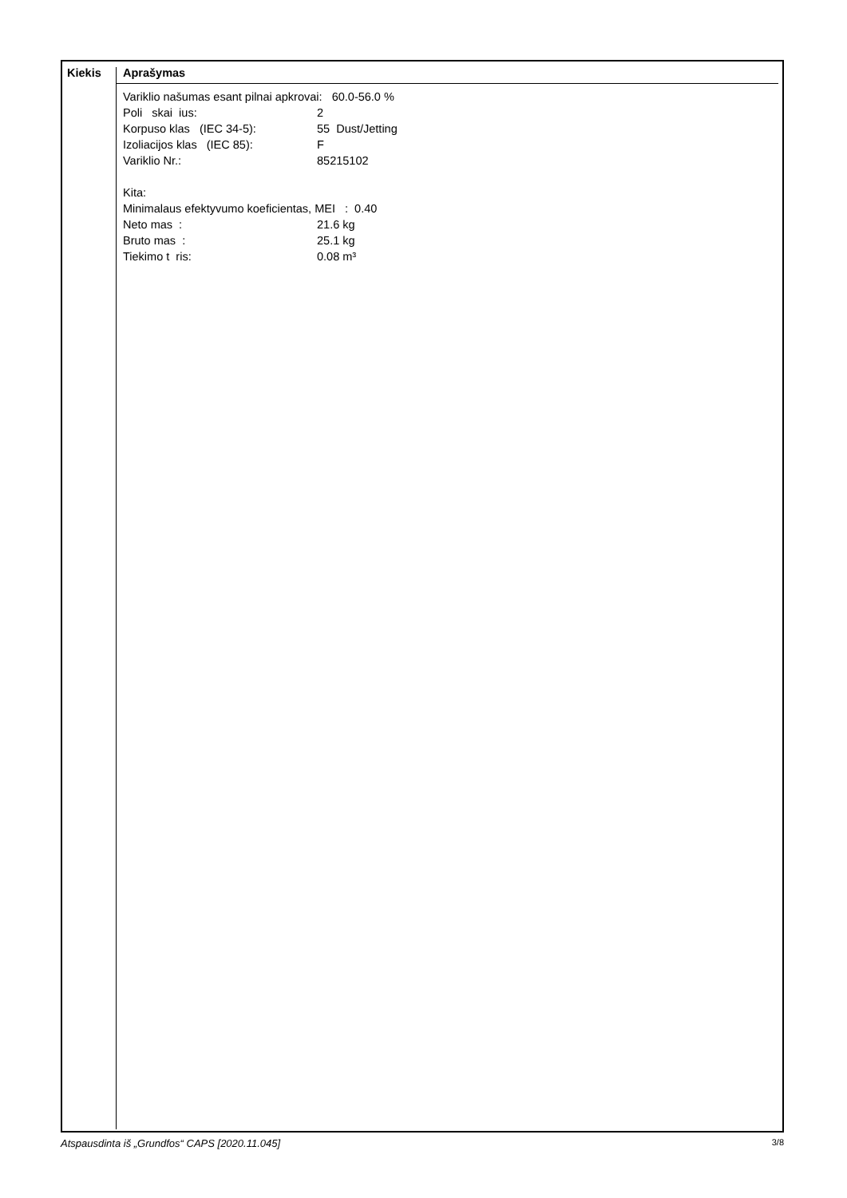Kiekis Aprašymas
Variklio našumas esant pilnai apkrovai: 60.0-56.0 %
Poli skai ius: 2
Korpuso klas (IEC 34-5): 55 Dust/Jetting
Izoliacijos klas (IEC 85): F
Variklio Nr.: 85215102
Kita:
Minimalaus efektyvumo koeficientas, MEI : 0.40
Neto mas : 21.6 kg
Bruto mas : 25.1 kg
Tiekimo t ris: 0.08 m³
Atspausdinta iš „Grundfos“ CAPS [2020.11.045] 3/8